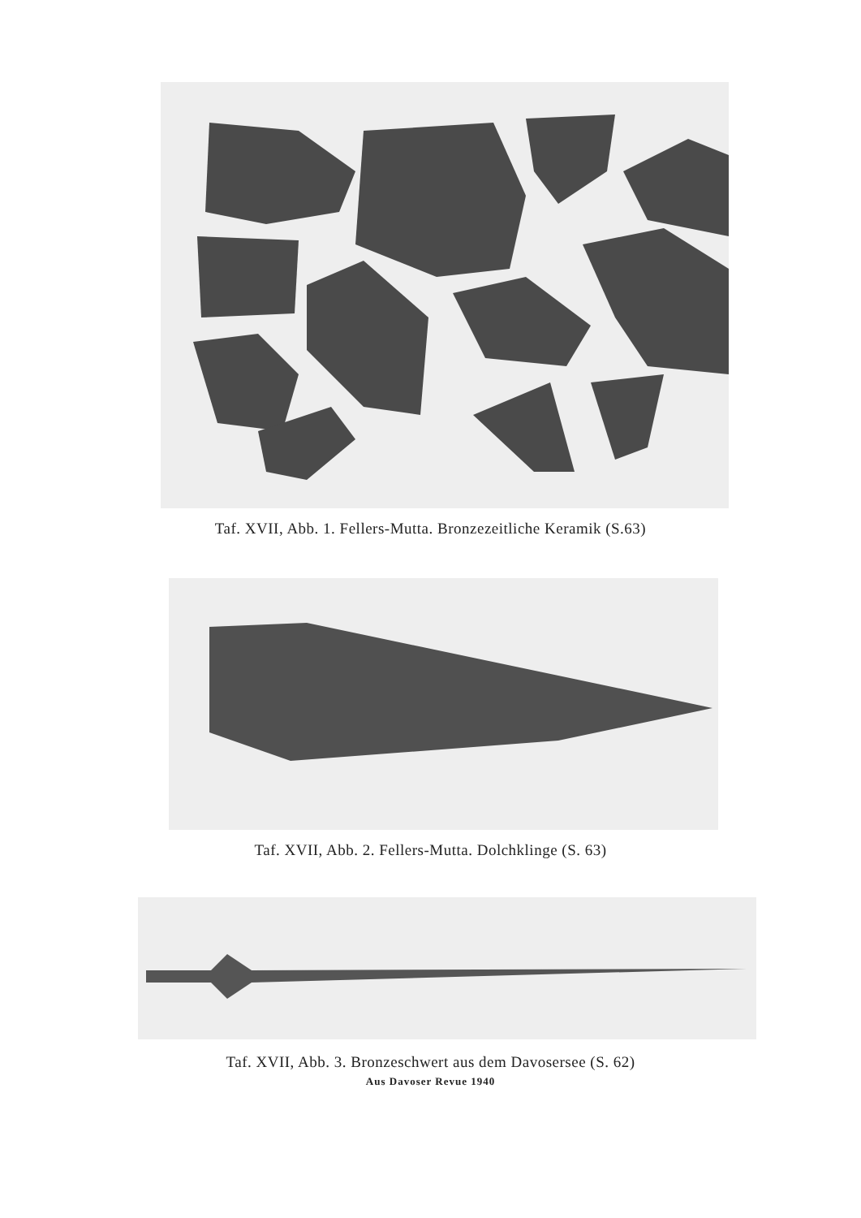Taf. XVII, Abb. 1. Fellers-Mutta. Bronzezeitliche Keramik (S.63)
Taf. XVII, Abb. 2. Fellers-Mutta. Dolchklinge (S. 63)
Taf. XVII, Abb. 3. Bronzeschwert aus dem Davosersee (S. 62)
Aus Davoser Revue 1940